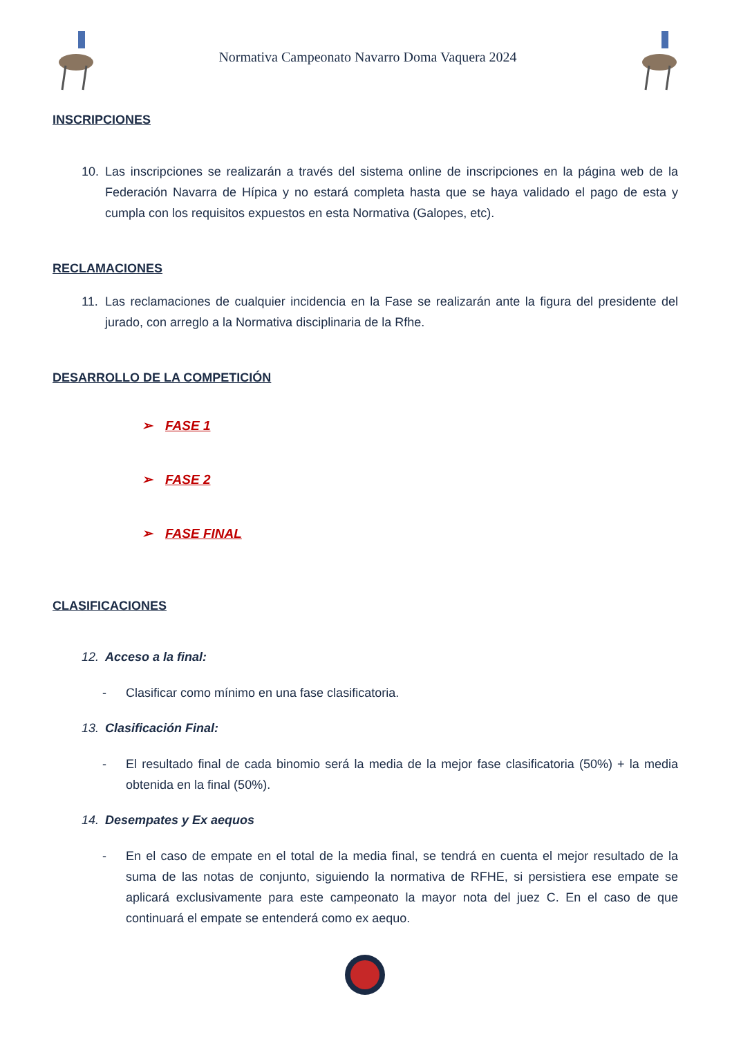Normativa Campeonato Navarro Doma Vaquera 2024
INSCRIPCIONES
10.
Las inscripciones se realizarán a través del sistema online de inscripciones en la página web de la Federación Navarra de Hípica y no estará completa hasta que se haya validado el pago de esta y cumpla con los requisitos expuestos en esta Normativa (Galopes, etc).
RECLAMACIONES
11.
Las reclamaciones de cualquier incidencia en la Fase se realizarán ante la figura del presidente del jurado, con arreglo a la Normativa disciplinaria de la Rfhe.
DESARROLLO DE LA COMPETICIÓN
➢ FASE 1
➢ FASE 2
➢ FASE FINAL
CLASIFICACIONES
12.
Acceso a la final:
-
Clasificar como mínimo en una fase clasificatoria.
13.
Clasificación Final:
-
El resultado final de cada binomio será la media de la mejor fase clasificatoria (50%) + la media obtenida en la final (50%).
14.
Desempates y Ex aequos
-
En el caso de empate en el total de la media final, se tendrá en cuenta el mejor resultado de la suma de las notas de conjunto, siguiendo la normativa de RFHE, si persistiera ese empate se aplicará exclusivamente para este campeonato la mayor nota del juez C. En el caso de que continuará el empate se entenderá como ex aequo.